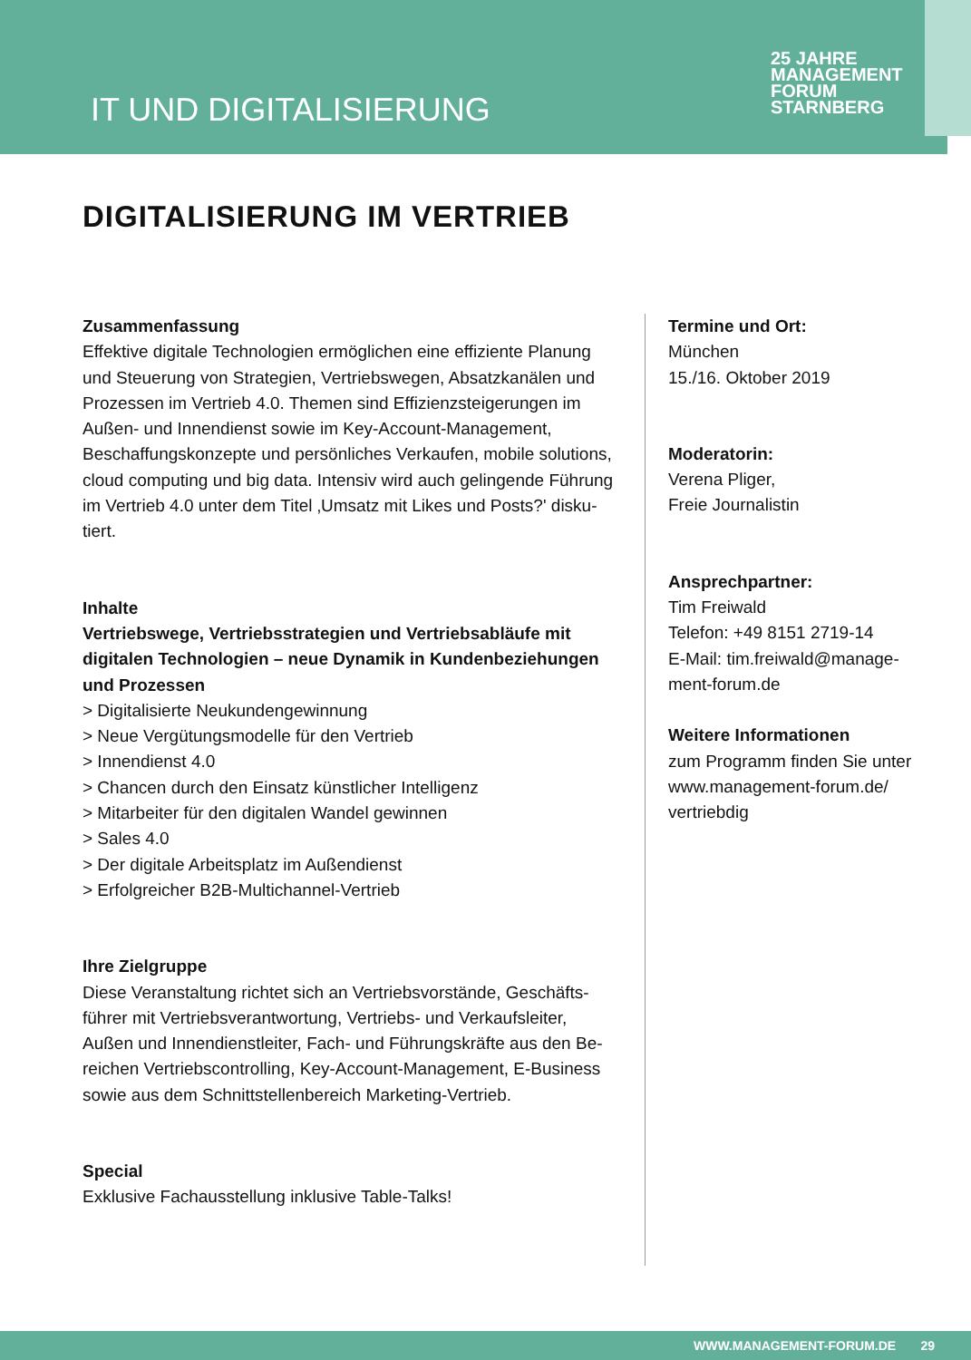IT UND DIGITALISIERUNG
25 JAHRE
MANAGEMENT
FORUM
STARNBERG
DIGITALISIERUNG IM VERTRIEB
Zusammenfassung
Effektive digitale Technologien ermöglichen eine effiziente Planung und Steuerung von Strategien, Vertriebswegen, Absatzkanälen und Prozessen im Vertrieb 4.0. Themen sind Effizienzsteigerungen im Außen- und Innendienst sowie im Key-Account-Management, Beschaffungskonzepte und persönliches Verkaufen, mobile solutions, cloud computing und big data. Intensiv wird auch gelingende Führung im Vertrieb 4.0 unter dem Titel ‚Umsatz mit Likes und Posts?' disku-tiert.
Inhalte
Vertriebswege, Vertriebsstrategien und Vertriebsabläufe mit digitalen Technologien – neue Dynamik in Kundenbeziehungen und Prozessen
> Digitalisierte Neukundengewinnung
> Neue Vergütungsmodelle für den Vertrieb
> Innendienst 4.0
> Chancen durch den Einsatz künstlicher Intelligenz
> Mitarbeiter für den digitalen Wandel gewinnen
> Sales 4.0
> Der digitale Arbeitsplatz im Außendienst
> Erfolgreicher B2B-Multichannel-Vertrieb
Ihre Zielgruppe
Diese Veranstaltung richtet sich an Vertriebsvorstände, Geschäfts-führer mit Vertriebsverantwortung, Vertriebs- und Verkaufsleiter, Außen und Innendienstleiter, Fach- und Führungskräfte aus den Be-reichen Vertriebscontrolling, Key-Account-Management, E-Business sowie aus dem Schnittstellenbereich Marketing-Vertrieb.
Special
Exklusive Fachausstellung inklusive Table-Talks!
Termine und Ort:
München
15./16. Oktober 2019
Moderatorin:
Verena Pliger,
Freie Journalistin
Ansprechpartner:
Tim Freiwald
Telefon: +49 8151 2719-14
E-Mail: tim.freiwald@manage-ment-forum.de
Weitere Informationen
zum Programm finden Sie unter www.management-forum.de/ vertriebdig
WWW.MANAGEMENT-FORUM.DE 29